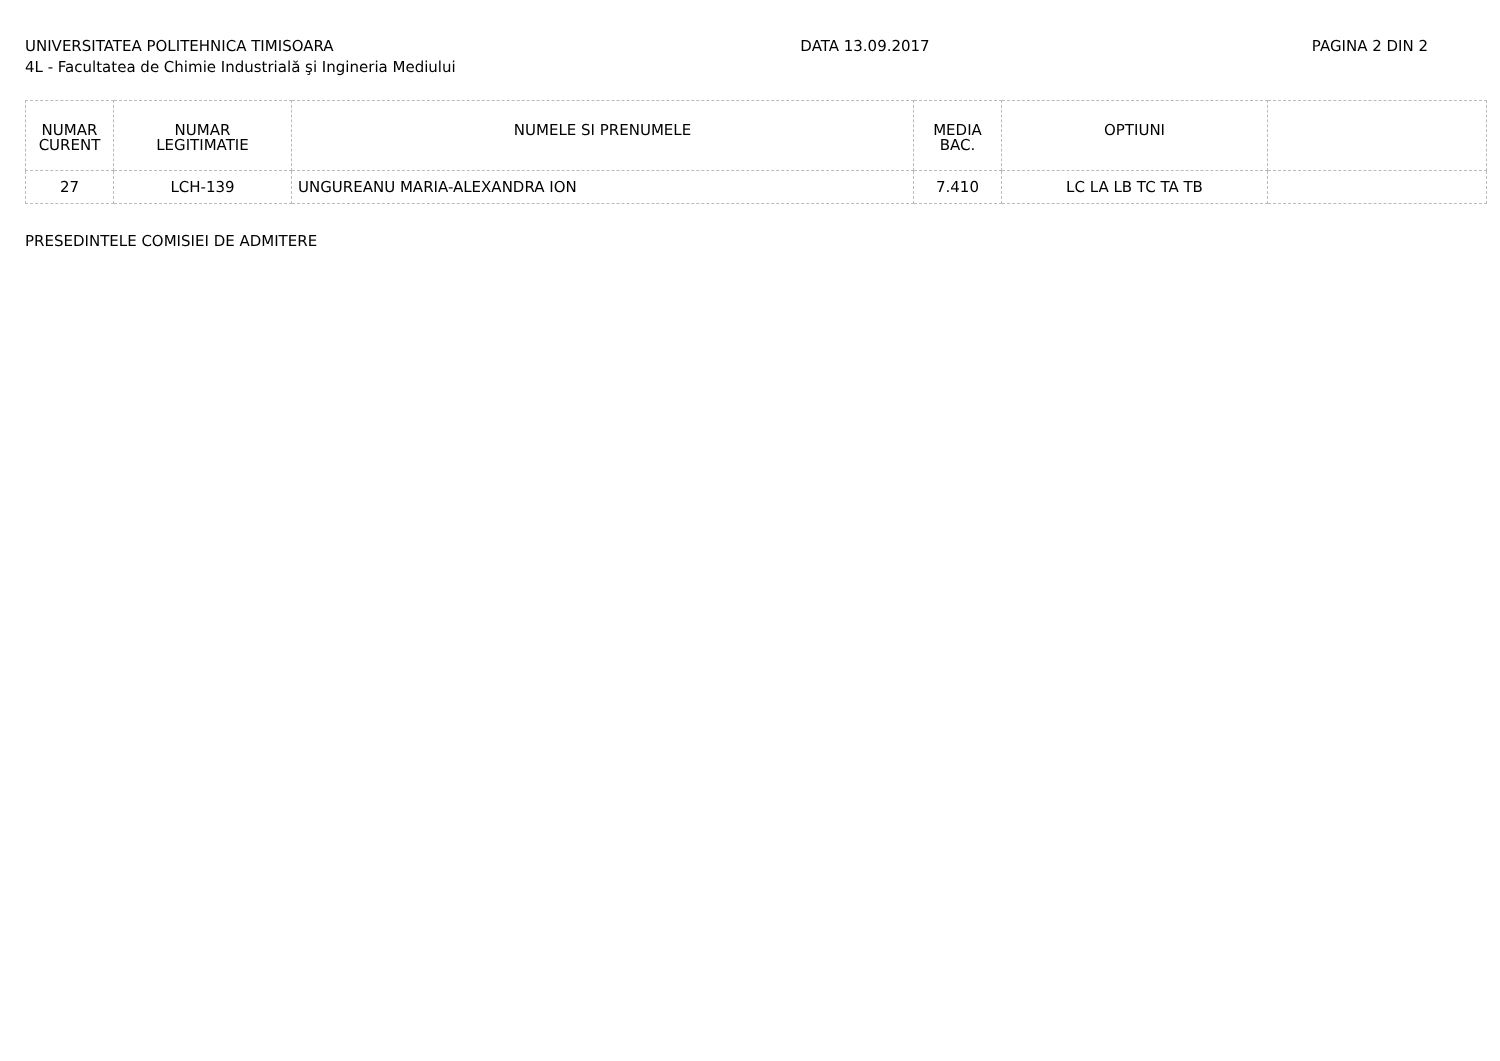UNIVERSITATEA POLITEHNICA TIMISOARA
4L - Facultatea de Chimie Industrială şi Ingineria Mediului
DATA 13.09.2017 PAGINA 2 DIN 2
| NUMAR CURENT | NUMAR LEGITIMATIE | NUMELE SI PRENUMELE | MEDIA BAC. | OPTIUNI | |
| --- | --- | --- | --- | --- | --- |
| 27 | LCH-139 | UNGUREANU MARIA-ALEXANDRA ION | 7.410 | LC LA LB TC TA TB | |
PRESEDINTELE COMISIEI DE ADMITERE